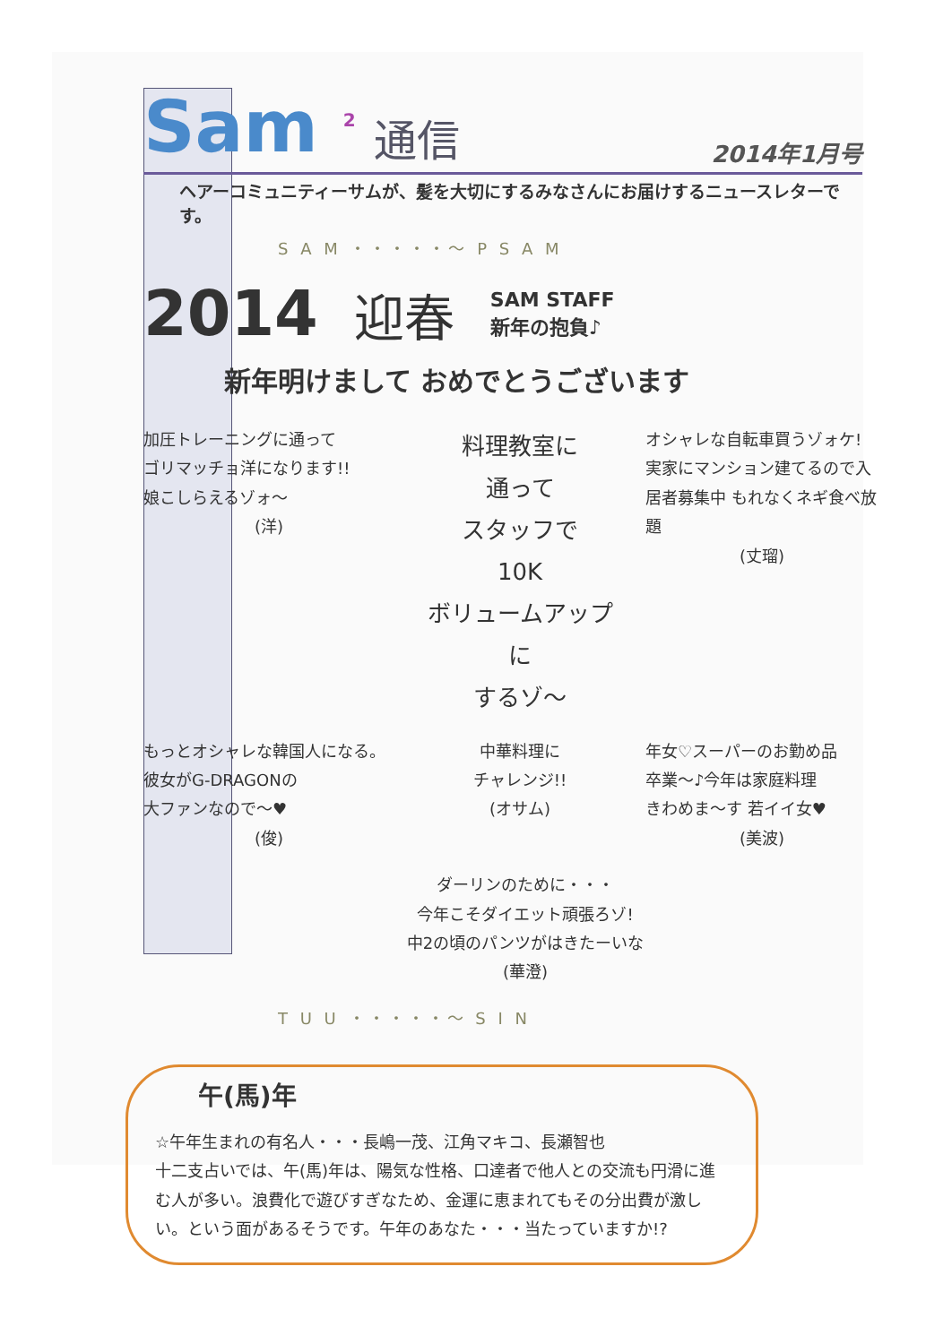Sam <sup>2</sup> 通信 2014年1月号
ヘアーコミュニティーサムが、髪を大切にするみなさんにお届けするニュースレターです。
S A M ・・・・・〜 P S A M
2014 迎春 SAM STAFF
新年の抱負♪
新年明けまして おめでとうございます
加圧トレーニングに通って
ゴリマッチョ洋になります!!
娘こしらえるゾォ〜
(洋)
料理教室に
通って
スタッフで
10K
ボリュームアップ
に
するゾ〜
オシャレな自転車買うゾォケ!
実家にマンション建てるので入居者募集中 もれなくネギ食べ放題
(丈瑠)
もっとオシャレな韓国人になる。
彼女がG-DRAGONの
大ファンなので〜♥
(俊)
中華料理に
チャレンジ!!
(オサム)
年女♡スーパーのお勤め品
卒業〜♪今年は家庭料理
きわめま〜す 若イイ女♥
(美波)
ダーリンのために・・・
今年こそダイエット頑張ろゾ!
中2の頃のパンツがはきたーいな
(華澄)
T U U ・・・・・〜 S I N
午(馬)年
☆午年生まれの有名人・・・長嶋一茂、江角マキコ、長瀬智也
十二支占いでは、午(馬)年は、陽気な性格、口達者で他人との交流も円滑に進む人が多い。浪費化で遊びすぎなため、金運に恵まれてもその分出費が激しい。という面があるそうです。午年のあなた・・・当たっていますか!?